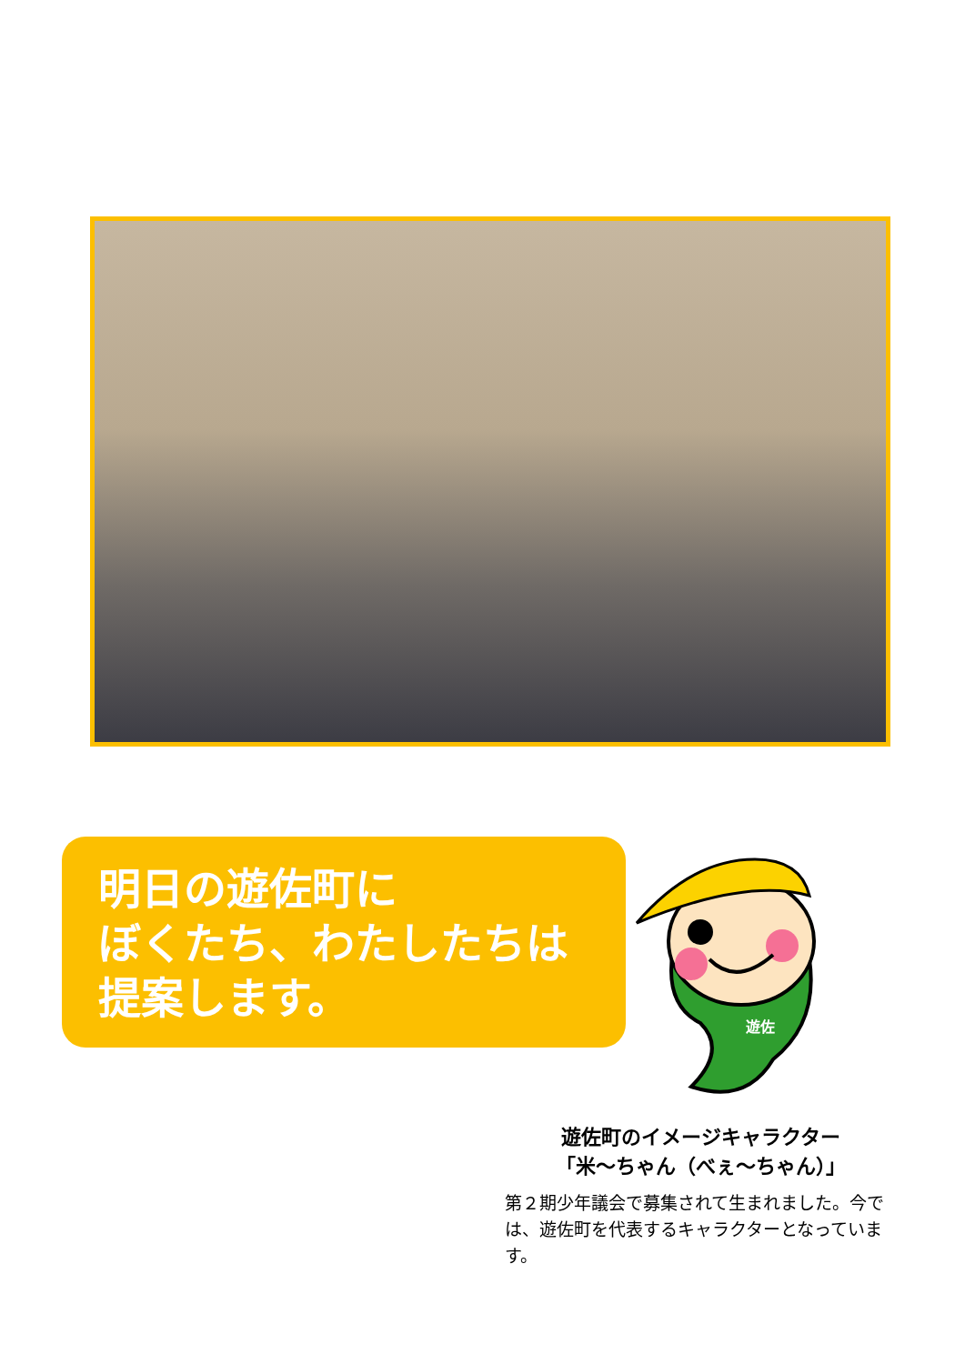明日の遊佐町に
ぼくたち、わたしたちは
提案します。
遊佐
遊佐町のイメージキャラクター
「米～ちゃん（べぇ～ちゃん）」
第２期少年議会で募集されて生まれました。今では、遊佐町を代表するキャラクターとなっています。